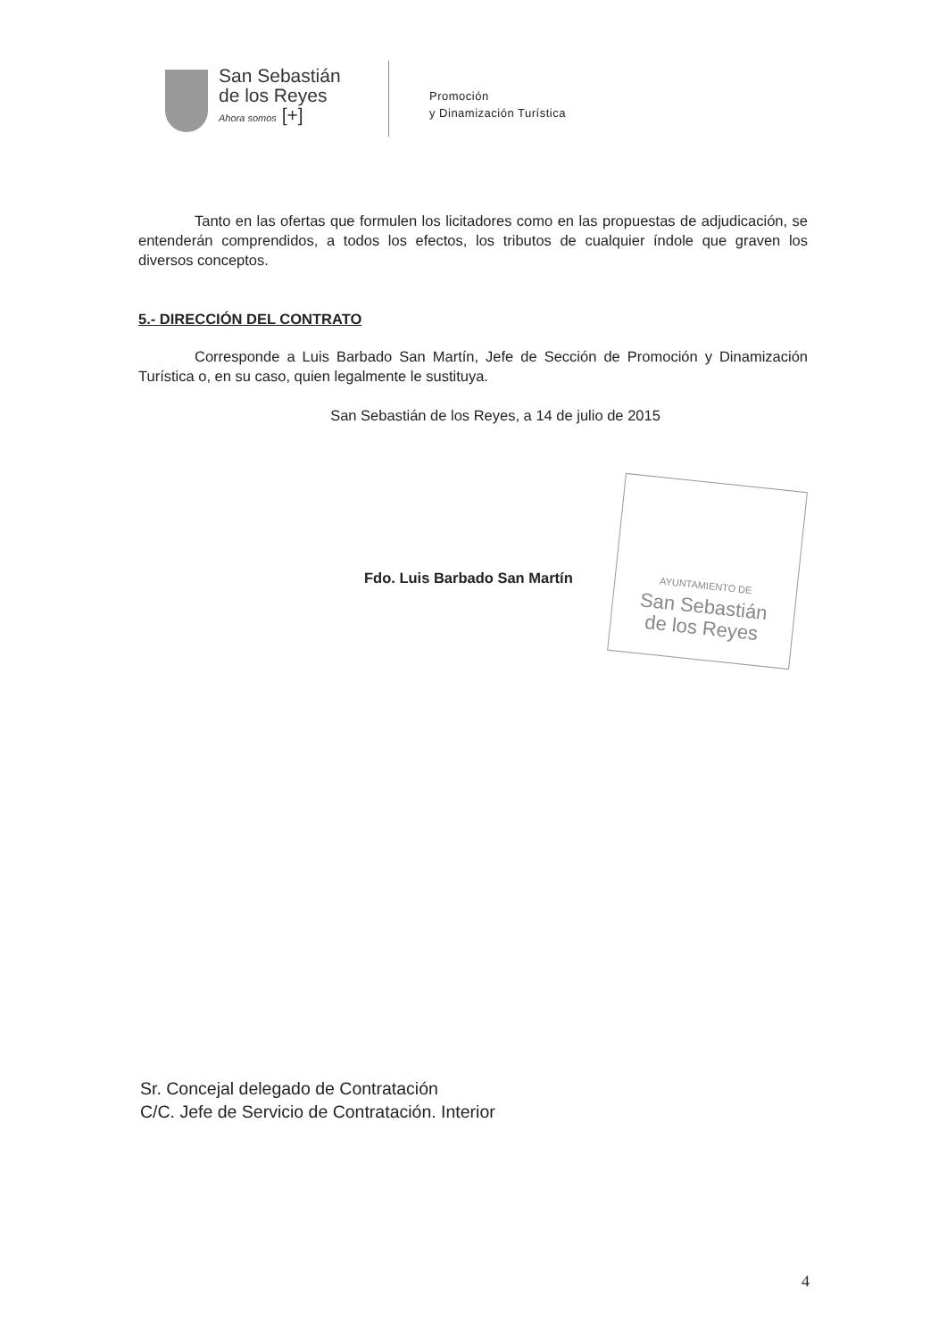San Sebastián
de los Reyes
Ahora somos [+]
Promoción
y Dinamización Turística
Tanto en las ofertas que formulen los licitadores como en las propuestas de adjudicación, se entenderán comprendidos, a todos los efectos, los tributos de cualquier índole que graven los diversos conceptos.
5.- DIRECCIÓN DEL CONTRATO
Corresponde a Luis Barbado San Martín, Jefe de Sección de Promoción y Dinamización Turística o, en su caso, quien legalmente le sustituya.
San Sebastián de los Reyes, a 14 de julio de 2015
Fdo. Luis Barbado San Martín
AYUNTAMIENTO DE
San Sebastián
de los Reyes
Sr. Concejal delegado de Contratación
C/C. Jefe de Servicio de Contratación. Interior
4